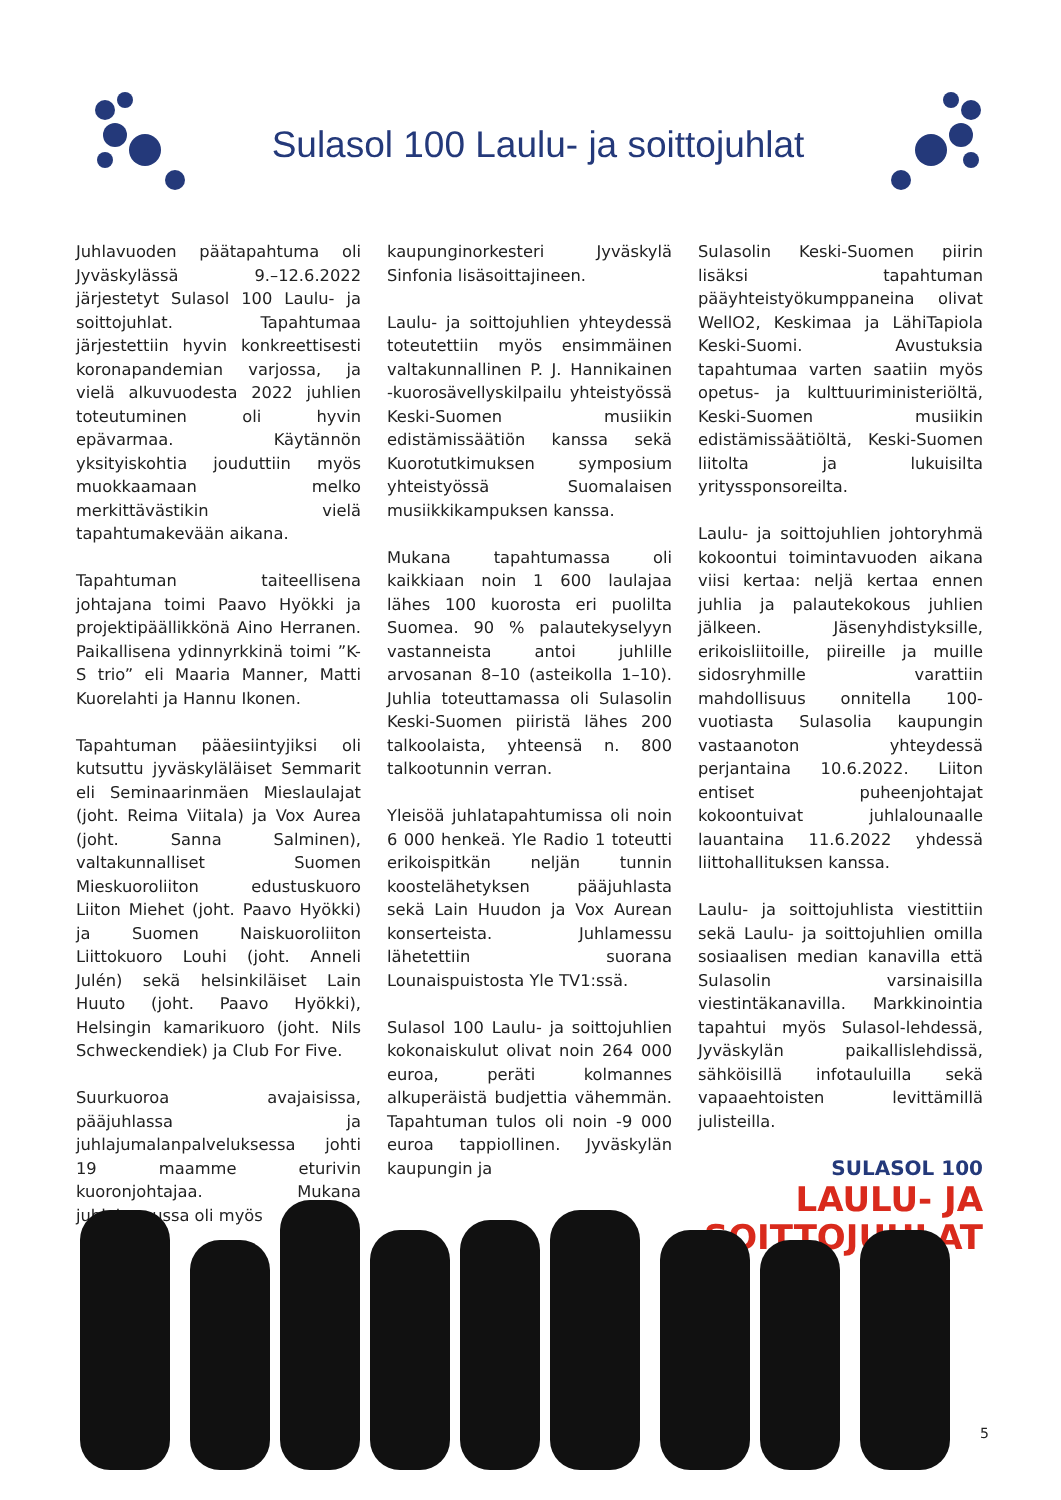Sulasol 100 Laulu- ja soittojuhlat
Juhlavuoden päätapahtuma oli Jyväskylässä 9.–12.6.2022 järjestetyt Sulasol 100 Laulu- ja soittojuhlat. Tapahtumaa järjestettiin hyvin konkreettisesti koronapandemian varjossa, ja vielä alkuvuodesta 2022 juhlien toteutuminen oli hyvin epävarmaa. Käytännön yksityiskohtia jouduttiin myös muokkaamaan melko merkittävästikin vielä tapahtumakevään aikana.
Tapahtuman taiteellisena johtajana toimi Paavo Hyökki ja projektipäällikkönä Aino Herranen. Paikallisena ydinnyrkkinä toimi ”K-S trio” eli Maaria Manner, Matti Kuorelahti ja Hannu Ikonen.
Tapahtuman pääesiintyjiksi oli kutsuttu jyväskyläläiset Semmarit eli Seminaarinmäen Mieslaulajat (joht. Reima Viitala) ja Vox Aurea (joht. Sanna Salminen), valtakunnalliset Suomen Mieskuoroliiton edustuskuoro Liiton Miehet (joht. Paavo Hyökki) ja Suomen Naiskuoroliiton Liittokuoro Louhi (joht. Anneli Julén) sekä helsinkiläiset Lain Huuto (joht. Paavo Hyökki), Helsingin kamarikuoro (joht. Nils Schweckendiek) ja Club For Five.
Suurkuoroa avajaisissa, pääjuhlassa ja juhlajumalanpalveluksessa johti 19 maamme eturivin kuoronjohtajaa. Mukana juhlahumussa oli myös
kaupunginorkesteri Jyväskylä Sinfonia lisäsoittajineen.
Laulu- ja soittojuhlien yhteydessä toteutettiin myös ensimmäinen valtakunnallinen P. J. Hannikainen -kuorosävellyskilpailu yhteistyössä Keski-Suomen musiikin edistämissäätiön kanssa sekä Kuorotutkimuksen symposium yhteistyössä Suomalaisen musiikkikampuksen kanssa.
Mukana tapahtumassa oli kaikkiaan noin 1 600 laulajaa lähes 100 kuorosta eri puolilta Suomea. 90 % palautekyselyyn vastanneista antoi juhlille arvosanan 8–10 (asteikolla 1–10). Juhlia toteuttamassa oli Sulasolin Keski-Suomen piiristä lähes 200 talkoolaista, yhteensä n. 800 talkootunnin verran.
Yleisöä juhlatapahtumissa oli noin 6 000 henkeä. Yle Radio 1 toteutti erikoispitkän neljän tunnin koostelähetyksen pääjuhlasta sekä Lain Huudon ja Vox Aurean konserteista. Juhlamessu lähetettiin suorana Lounaispuistosta Yle TV1:ssä.
Sulasol 100 Laulu- ja soittojuhlien kokonaiskulut olivat noin 264 000 euroa, peräti kolmannes alkuperäistä budjettia vähemmän. Tapahtuman tulos oli noin -9 000 euroa tappiollinen. Jyväskylän kaupungin ja
Sulasolin Keski-Suomen piirin lisäksi tapahtuman pääyhteistyökumppaneina olivat WellO2, Keskimaa ja LähiTapiola Keski-Suomi. Avustuksia tapahtumaa varten saatiin myös opetus- ja kulttuuriministeriöltä, Keski-Suomen musiikin edistämissäätiöltä, Keski-Suomen liitolta ja lukuisilta yrityssponsoreilta.
Laulu- ja soittojuhlien johtoryhmä kokoontui toimintavuoden aikana viisi kertaa: neljä kertaa ennen juhlia ja palautekokous juhlien jälkeen. Jäsenyhdistyksille, erikoisliitoille, piireille ja muille sidosryhmille varattiin mahdollisuus onnitella 100-vuotiasta Sulasolia kaupungin vastaanoton yhteydessä perjantaina 10.6.2022. Liiton entiset puheenjohtajat kokoontuivat juhlalounaalle lauantaina 11.6.2022 yhdessä liittohallituksen kanssa.
Laulu- ja soittojuhlista viestittiin sekä Laulu- ja soittojuhlien omilla sosiaalisen median kanavilla että Sulasolin varsinaisilla viestintäkanavilla. Markkinointia tapahtui myös Sulasol-lehdessä, Jyväskylän paikallislehdissä, sähköisillä infotauluilla sekä vapaaehtoisten levittämillä julisteilla.
SULASOL 100
LAULU- JA
SOITTOJUHLAT
5